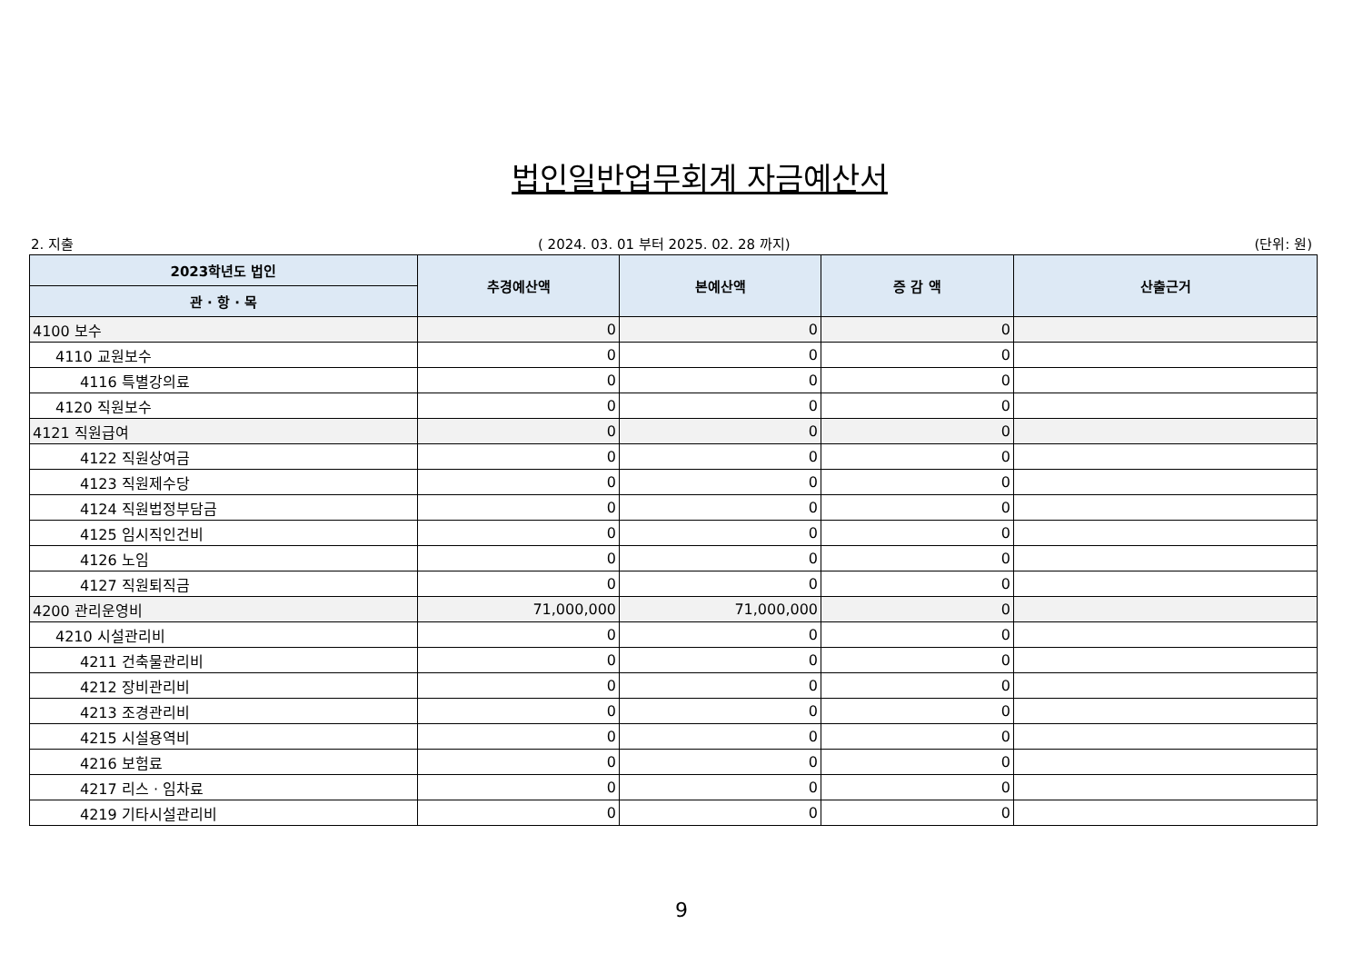법인일반업무회계 자금예산서
2. 지출 ( 2024. 03. 01 부터 2025. 02. 28 까지) (단위: 원)
| 2023학년도 법인 | 추경예산액 | 본예산액 | 증 감 액 | 산출근거 |
| --- | --- | --- | --- | --- |
| 관 · 항 · 목 | | | | |
| 4100 보수 | 0 | 0 | 0 | |
| 4110 교원보수 | 0 | 0 | 0 | |
| 4116 특별강의료 | 0 | 0 | 0 | |
| 4120 직원보수 | 0 | 0 | 0 | |
| 4121 직원급여 | 0 | 0 | 0 | |
| 4122 직원상여금 | 0 | 0 | 0 | |
| 4123 직원제수당 | 0 | 0 | 0 | |
| 4124 직원법정부담금 | 0 | 0 | 0 | |
| 4125 임시직인건비 | 0 | 0 | 0 | |
| 4126 노임 | 0 | 0 | 0 | |
| 4127 직원퇴직금 | 0 | 0 | 0 | |
| 4200 관리운영비 | 71,000,000 | 71,000,000 | 0 | |
| 4210 시설관리비 | 0 | 0 | 0 | |
| 4211 건축물관리비 | 0 | 0 | 0 | |
| 4212 장비관리비 | 0 | 0 | 0 | |
| 4213 조경관리비 | 0 | 0 | 0 | |
| 4215 시설용역비 | 0 | 0 | 0 | |
| 4216 보험료 | 0 | 0 | 0 | |
| 4217 리스 · 임차료 | 0 | 0 | 0 | |
| 4219 기타시설관리비 | 0 | 0 | 0 | |
9